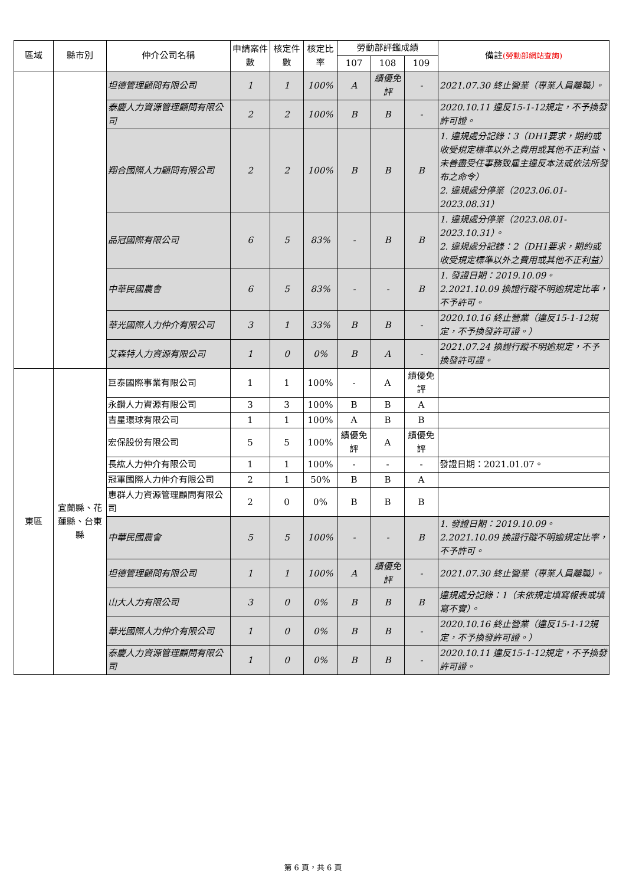| 區域 | 縣市別 | 仲介公司名稱 | 申請案件數 | 核定件數 | 核定比率 | 勞動部評鑑成績 | | | 備註 (勞動部網站查詢) |
| --- | --- | --- | --- | --- | --- | --- | --- | --- | --- |
| | | | | | | 107 | 108 | 109 | |
| | | 坦德管理顧問有限公司 | 1 | 1 | 100% | A | 績優免評 | - | 2021.07.30 終止營業（專業人員離職）。 |
| | | 泰慶人力資源管理顧問有限公司 | 2 | 2 | 100% | B | B | - | 2020.10.11 違反15-1-12規定，不予換發許可證。 |
| | | 翔合國際人力顧問有限公司 | 2 | 2 | 100% | B | B | B | 1. 違規處分記錄：3（DH1要求，期約或收受規定標準以外之費用或其他不正利益、未善盡受任事務致雇主違反本法或依法所發布之命令） 2. 違規處分停業（2023.06.01-2023.08.31） |
| | | 品冠國際有限公司 | 6 | 5 | 83% | - | B | B | 1. 違規處分停業（2023.08.01-2023.10.31）。 2. 違規處分記錄：2（DH1要求，期約或收受規定標準以外之費用或其他不正利益） |
| | | 中華民國農會 | 6 | 5 | 83% | - | - | B | 1. 發證日期：2019.10.09。 2.2021.10.09 換證行蹤不明逾規定比率，不予許可。 |
| | | 華光國際人力仲介有限公司 | 3 | 1 | 33% | B | B | - | 2020.10.16 終止營業（違反15-1-12規定，不予換發許可證。） |
| | | 艾森特人力資源有限公司 | 1 | 0 | 0% | B | A | - | 2021.07.24 換證行蹤不明逾規定，不予換發許可證。 |
| 東區 | 宜蘭縣、花蓮縣、台東縣 | 巨泰國際事業有限公司 | 1 | 1 | 100% | - | A | 績優免評 | |
| | | 永鑽人力資源有限公司 | 3 | 3 | 100% | B | B | A | |
| | | 吉星環球有限公司 | 1 | 1 | 100% | A | B | B | |
| | | 宏保股份有限公司 | 5 | 5 | 100% | 績優免評 | A | 績優免評 | |
| | | 長紘人力仲介有限公司 | 1 | 1 | 100% | - | - | - | 發證日期：2021.01.07。 |
| | | 冠軍國際人力仲介有限公司 | 2 | 1 | 50% | B | B | A | |
| | | 惠群人力資源管理顧問有限公司 | 2 | 0 | 0% | B | B | B | |
| | | 中華民國農會 | 5 | 5 | 100% | - | - | B | 1. 發證日期：2019.10.09。 2.2021.10.09 換證行蹤不明逾規定比率，不予許可。 |
| | | 坦德管理顧問有限公司 | 1 | 1 | 100% | A | 績優免評 | - | 2021.07.30 終止營業（專業人員離職）。 |
| | | 山大人力有限公司 | 3 | 0 | 0% | B | B | B | 違規處分記錄：1（未依規定填寫報表或填寫不實）。 |
| | | 華光國際人力仲介有限公司 | 1 | 0 | 0% | B | B | - | 2020.10.16 終止營業（違反15-1-12規定，不予換發許可證。） |
| | | 泰慶人力資源管理顧問有限公司 | 1 | 0 | 0% | B | B | - | 2020.10.11 違反15-1-12規定，不予換發許可證。 |
第 6 頁，共 6 頁